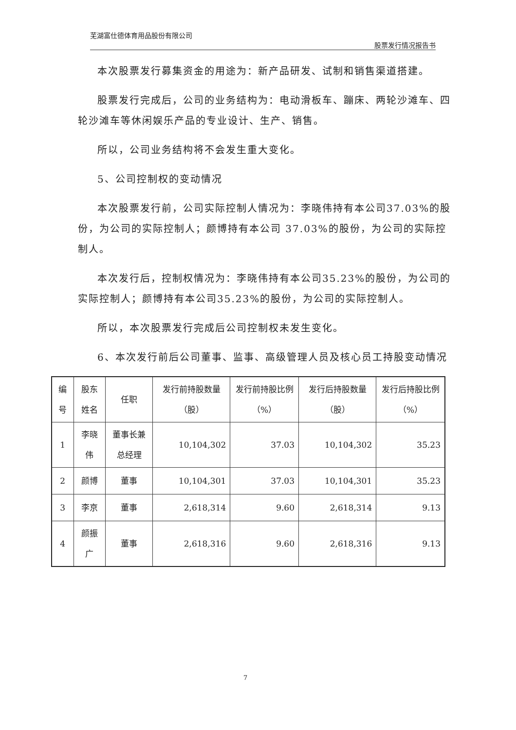芜湖富仕德体育用品股份有限公司 股票发行情况报告书
本次股票发行募集资金的用途为：新产品研发、试制和销售渠道搭建。
股票发行完成后，公司的业务结构为：电动滑板车、蹦床、两轮沙滩车、四轮沙滩车等休闲娱乐产品的专业设计、生产、销售。
所以，公司业务结构将不会发生重大变化。
5、公司控制权的变动情况
本次股票发行前，公司实际控制人情况为：李晓伟持有本公司37.03%的股份，为公司的实际控制人；颜博持有本公司 37.03%的股份，为公司的实际控制人。
本次发行后，控制权情况为：李晓伟持有本公司35.23%的股份，为公司的实际控制人；颜博持有本公司35.23%的股份，为公司的实际控制人。
所以，本次股票发行完成后公司控制权未发生变化。
6、本次发行前后公司董事、监事、高级管理人员及核心员工持股变动情况
| 编号 | 股东姓名 | 任职 | 发行前持股数量（股） | 发行前持股比例（%） | 发行后持股数量（股） | 发行后持股比例（%） |
| --- | --- | --- | --- | --- | --- | --- |
| 1 | 李晓伟 | 董事长兼总经理 | 10,104,302 | 37.03 | 10,104,302 | 35.23 |
| 2 | 颜博 | 董事 | 10,104,301 | 37.03 | 10,104,301 | 35.23 |
| 3 | 李京 | 董事 | 2,618,314 | 9.60 | 2,618,314 | 9.13 |
| 4 | 颜振广 | 董事 | 2,618,316 | 9.60 | 2,618,316 | 9.13 |
7